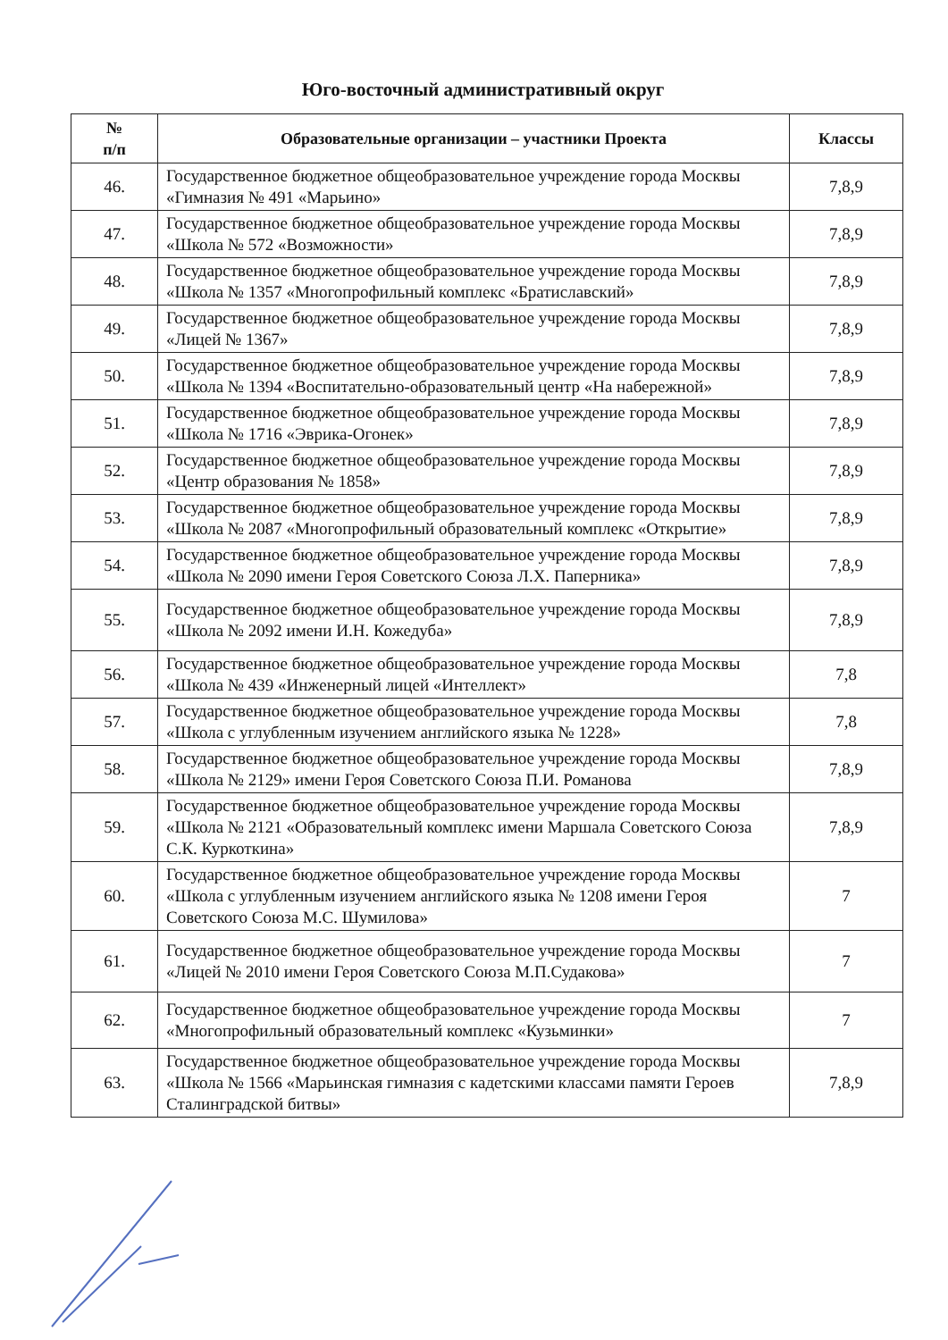Юго-восточный административный округ
| № п/п | Образовательные организации – участники Проекта | Классы |
| --- | --- | --- |
| 46. | Государственное бюджетное общеобразовательное учреждение города Москвы «Гимназия № 491 «Марьино» | 7,8,9 |
| 47. | Государственное бюджетное общеобразовательное учреждение города Москвы «Школа № 572 «Возможности» | 7,8,9 |
| 48. | Государственное бюджетное общеобразовательное учреждение города Москвы «Школа № 1357 «Многопрофильный комплекс «Братиславский» | 7,8,9 |
| 49. | Государственное бюджетное общеобразовательное учреждение города Москвы «Лицей № 1367» | 7,8,9 |
| 50. | Государственное бюджетное общеобразовательное учреждение города Москвы «Школа № 1394 «Воспитательно-образовательный центр «На набережной» | 7,8,9 |
| 51. | Государственное бюджетное общеобразовательное учреждение города Москвы «Школа № 1716 «Эврика-Огонек» | 7,8,9 |
| 52. | Государственное бюджетное общеобразовательное учреждение города Москвы «Центр образования № 1858» | 7,8,9 |
| 53. | Государственное бюджетное общеобразовательное учреждение города Москвы «Школа № 2087 «Многопрофильный образовательный комплекс «Открытие» | 7,8,9 |
| 54. | Государственное бюджетное общеобразовательное учреждение города Москвы «Школа № 2090 имени Героя Советского Союза Л.Х. Паперника» | 7,8,9 |
| 55. | Государственное бюджетное общеобразовательное учреждение города Москвы «Школа № 2092 имени И.Н. Кожедуба» | 7,8,9 |
| 56. | Государственное бюджетное общеобразовательное учреждение города Москвы «Школа № 439 «Инженерный лицей «Интеллект» | 7,8 |
| 57. | Государственное бюджетное общеобразовательное учреждение города Москвы «Школа с углубленным изучением английского языка № 1228» | 7,8 |
| 58. | Государственное бюджетное общеобразовательное учреждение города Москвы «Школа № 2129» имени Героя Советского Союза П.И. Романова | 7,8,9 |
| 59. | Государственное бюджетное общеобразовательное учреждение города Москвы «Школа № 2121 «Образовательный комплекс имени Маршала Советского Союза С.К. Куркоткина» | 7,8,9 |
| 60. | Государственное бюджетное общеобразовательное учреждение города Москвы «Школа с углубленным изучением английского языка № 1208 имени Героя Советского Союза М.С. Шумилова» | 7 |
| 61. | Государственное бюджетное общеобразовательное учреждение города Москвы «Лицей № 2010 имени Героя Советского Союза М.П.Судакова» | 7 |
| 62. | Государственное бюджетное общеобразовательное учреждение города Москвы «Многопрофильный образовательный комплекс «Кузьминки» | 7 |
| 63. | Государственное бюджетное общеобразовательное учреждение города Москвы «Школа № 1566 «Марьинская гимназия с кадетскими классами памяти Героев Сталинградской битвы» | 7,8,9 |